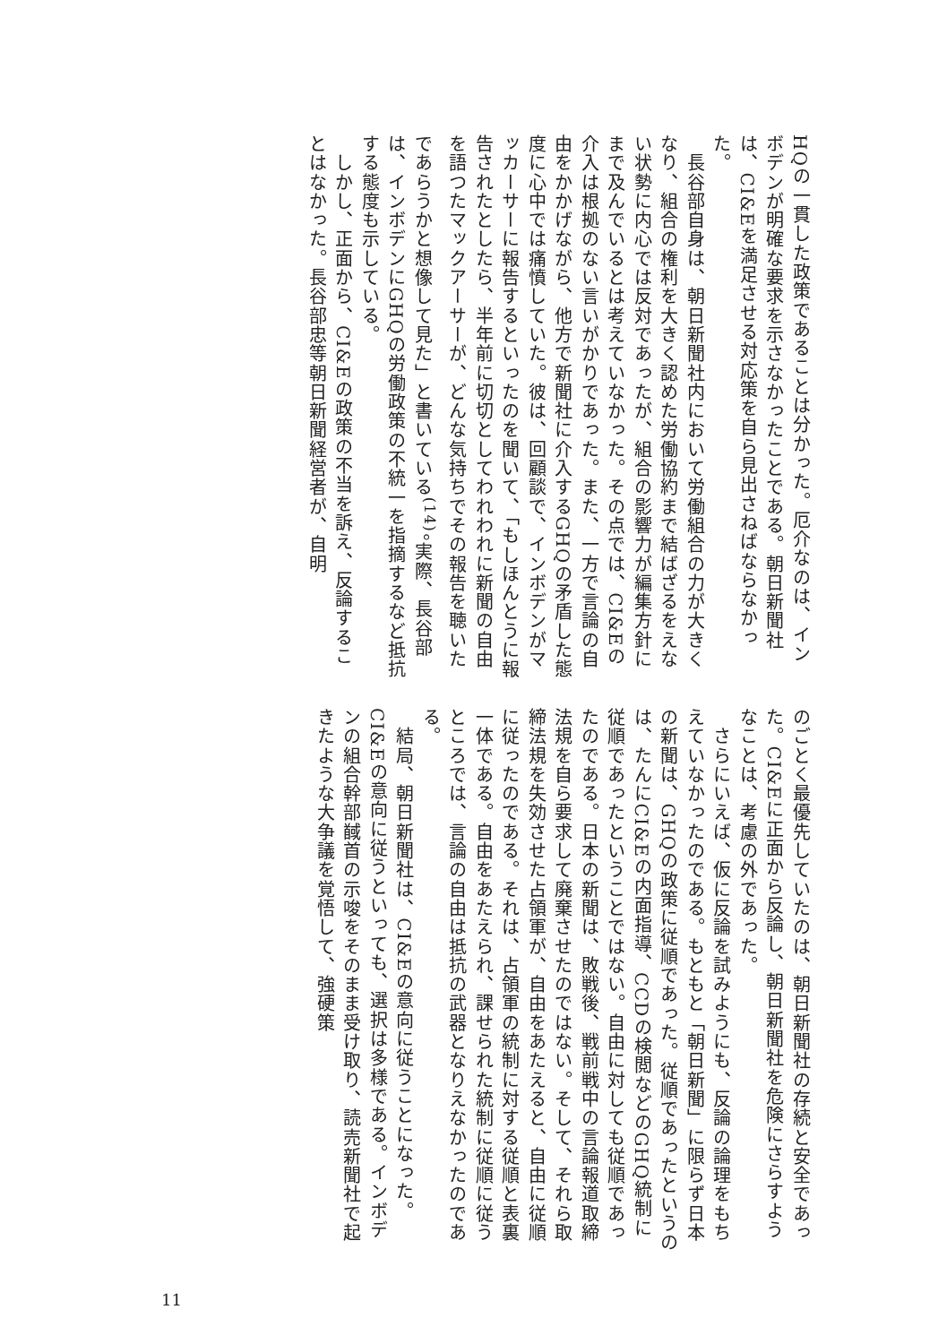HQの一貫した政策であることは分かった。厄介なのは、インボデンが明確な要求を示さなかったことである。朝日新聞社は、CI&Eを満足させる対応策を自ら見出さねばならなかった。
　長谷部自身は、朝日新聞社内において労働組合の力が大きくなり、組合の権利を大きく認めた労働協約まで結ばざるをえない状勢に内心では反対であったが、組合の影響力が編集方針にまで及んでいるとは考えていなかった。その点では、CI&Eの介入は根拠のない言いがかりであった。また、一方で言論の自由をかかげながら、他方で新聞社に介入するGHQの矛盾した態度に心中では痛憤していた。彼は、回顧談で、インボデンがマッカーサーに報告するといったのを聞いて、「もしほんとうに報告されたとしたら、半年前に切切としてわれわれに新聞の自由を語つたマックアーサーが、どんな気持ちでその報告を聴いたであらうかと想像して見た」と書いている<sup>(14)</sup>。実際、長谷部は、インボデンにGHQの労働政策の不統一を指摘するなど抵抗する態度も示している。
　しかし、正面から、CI&Eの政策の不当を訴え、反論することはなかった。長谷部忠等朝日新聞経営者が、自明
のごとく最優先していたのは、朝日新聞社の存続と安全であった。CI&Eに正面から反論し、朝日新聞社を危険にさらすようなことは、考慮の外であった。
　さらにいえば、仮に反論を試みようにも、反論の論理をもちえていなかったのである。もともと「朝日新聞」に限らず日本の新聞は、GHQの政策に従順であった。従順であったというのは、たんにCI&Eの内面指導、CCDの検閲などのGHQ統制に従順であったということではない。自由に対しても従順であったのである。日本の新聞は、敗戦後、戦前戦中の言論報道取締法規を自ら要求して廃棄させたのではない。そして、それら取締法規を失効させた占領軍が、自由をあたえると、自由に従順に従ったのである。それは、占領軍の統制に対する従順と表裏一体である。自由をあたえられ、課せられた統制に従順に従うところでは、言論の自由は抵抗の武器となりえなかったのである。
　結局、朝日新聞社は、CI&Eの意向に従うことになった。CI&Eの意向に従うといっても、選択は多様である。インボデンの組合幹部馘首の示唆をそのまま受け取り、読売新聞社で起きたような大争議を覚悟して、強硬策
11